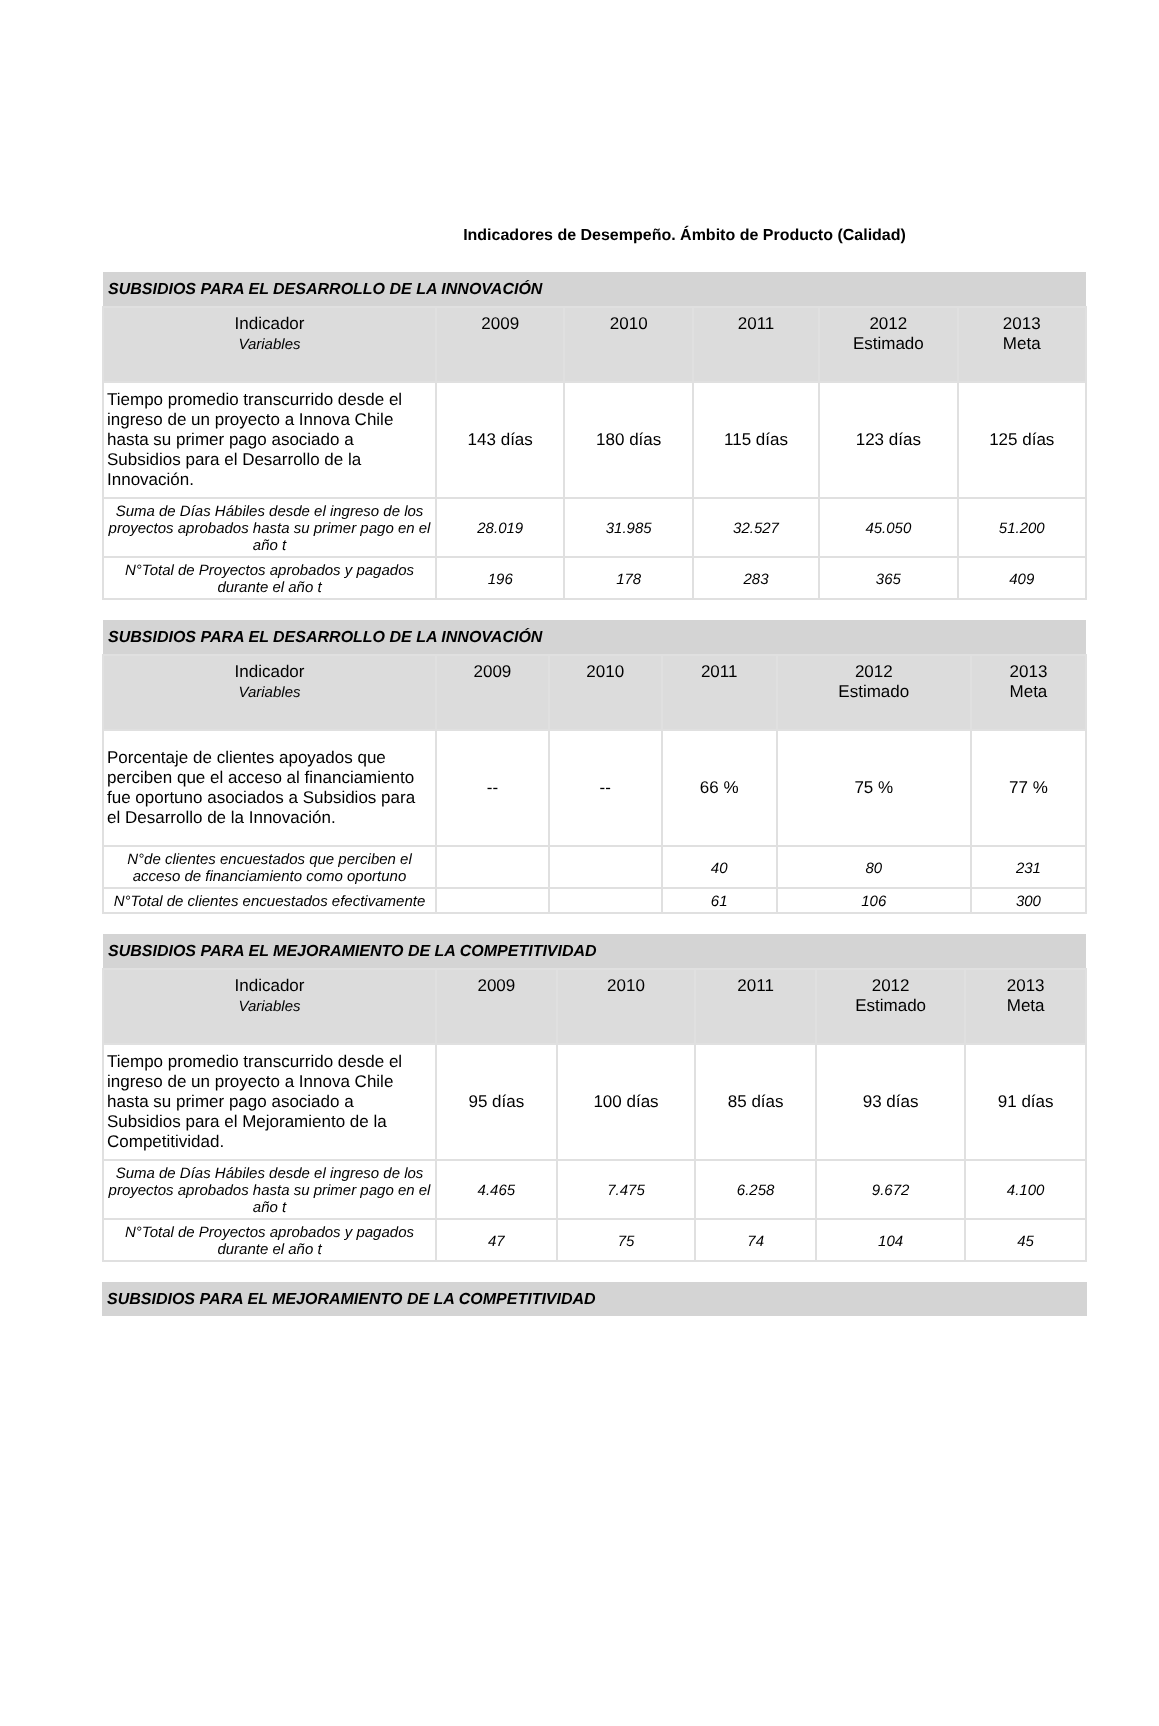Indicadores de Desempeño. Ámbito de Producto (Calidad)
| SUBSIDIOS PARA EL DESARROLLO DE LA INNOVACIÓN | | | | | |
| Indicador Variables | 2009 | 2010 | 2011 | 2012 Estimado | 2013 Meta |
| Tiempo promedio transcurrido desde el ingreso de un proyecto a Innova Chile hasta su primer pago asociado a Subsidios para el Desarrollo de la Innovación. | 143 días | 180 días | 115 días | 123 días | 125 días |
| Suma de Días Hábiles desde el ingreso de los proyectos aprobados hasta su primer pago en el año t | 28.019 | 31.985 | 32.527 | 45.050 | 51.200 |
| N°Total de Proyectos aprobados y pagados durante el año t | 196 | 178 | 283 | 365 | 409 |
| SUBSIDIOS PARA EL DESARROLLO DE LA INNOVACIÓN | | | | | |
| Indicador Variables | 2009 | 2010 | 2011 | 2012 Estimado | 2013 Meta |
| Porcentaje de clientes apoyados que perciben que el acceso al financiamiento fue oportuno asociados a Subsidios para el Desarrollo de la Innovación. | -- | -- | 66 % | 75 % | 77 % |
| N°de clientes encuestados que perciben el acceso de financiamiento como oportuno | | | 40 | 80 | 231 |
| N°Total de clientes encuestados efectivamente | | | 61 | 106 | 300 |
| SUBSIDIOS PARA EL MEJORAMIENTO DE LA COMPETITIVIDAD | | | | | |
| Indicador Variables | 2009 | 2010 | 2011 | 2012 Estimado | 2013 Meta |
| Tiempo promedio transcurrido desde el ingreso de un proyecto a Innova Chile hasta su primer pago asociado a Subsidios para el Mejoramiento de la Competitividad. | 95 días | 100 días | 85 días | 93 días | 91 días |
| Suma de Días Hábiles desde el ingreso de los proyectos aprobados hasta su primer pago en el año t | 4.465 | 7.475 | 6.258 | 9.672 | 4.100 |
| N°Total de Proyectos aprobados y pagados durante el año t | 47 | 75 | 74 | 104 | 45 |
| SUBSIDIOS PARA EL MEJORAMIENTO DE LA COMPETITIVIDAD |